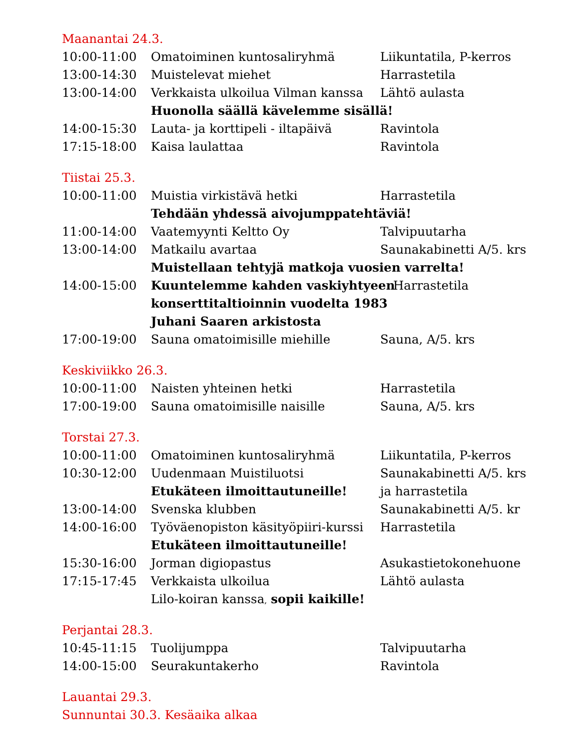Maanantai 24.3.
10:00-11:00 Omatoiminen kuntosaliryhmä Liikuntatila, P-kerros
13:00-14:30 Muistelevat miehet Harrastetila
13:00-14:00 Verkkaista ulkoilua Vilman kanssa
Lähtö aulasta
Huonolla säällä kävelemme sisällä!
14:00-15:30 Lauta- ja korttipeli - iltapäivä
Ravintola
17:15-18:00 Kaisa laulattaa Ravintola
Tiistai 25.3.
10:00-11:00 Muistia virkistävä hetki Harrastetila
Tehdään yhdessä aivojumppatehtäviä!
11:00-14:00 Vaatemyynti Keltto Oy Talvipuutarha
13:00-14:00 Matkailu avartaa Saunakabinetti A/5. krs
Muistellaan tehtyjä matkoja vuosien varrelta!
14:00-15:00 Kuuntelemme kahden vaskiyhtyeen Harrastetila
konserttitaltioinnin vuodelta 1983
Juhani Saaren arkistosta
17:00-19:00 Sauna omatoimisille miehille Sauna, A/5. krs
Keskiviikko 26.3.
10:00-11:00 Naisten yhteinen hetki Harrastetila
17:00-19:00 Sauna omatoimisille naisille Sauna, A/5. krs
Torstai 27.3.
10:00-11:00 Omatoiminen kuntosaliryhmä Liikuntatila, P-kerros
10:30-12:00 Uudenmaan Muistiluotsi Saunakabinetti A/5. krs
Etukäteen ilmoittautuneille! ja harrastetila
13:00-14:00 Svenska klubben Saunakabinetti A/5. kr
14:00-16:00 Työväenopiston käsityöpiiri-kurssi
Harrastetila
Etukäteen ilmoittautuneille!
15:30-16:00 Jorman digiopastus Asukastietokonehuone
17:15-17:45 Verkkaista ulkoilua Lähtö aulasta
Lilo-koiran kanssa, sopii kaikille!
Perjantai 28.3.
10:45-11:15 Tuolijumppa Talvipuutarha
14:00-15:00 Seurakuntakerho Ravintola
Lauantai 29.3.
Sunnuntai 30.3. Kesäaika alkaa